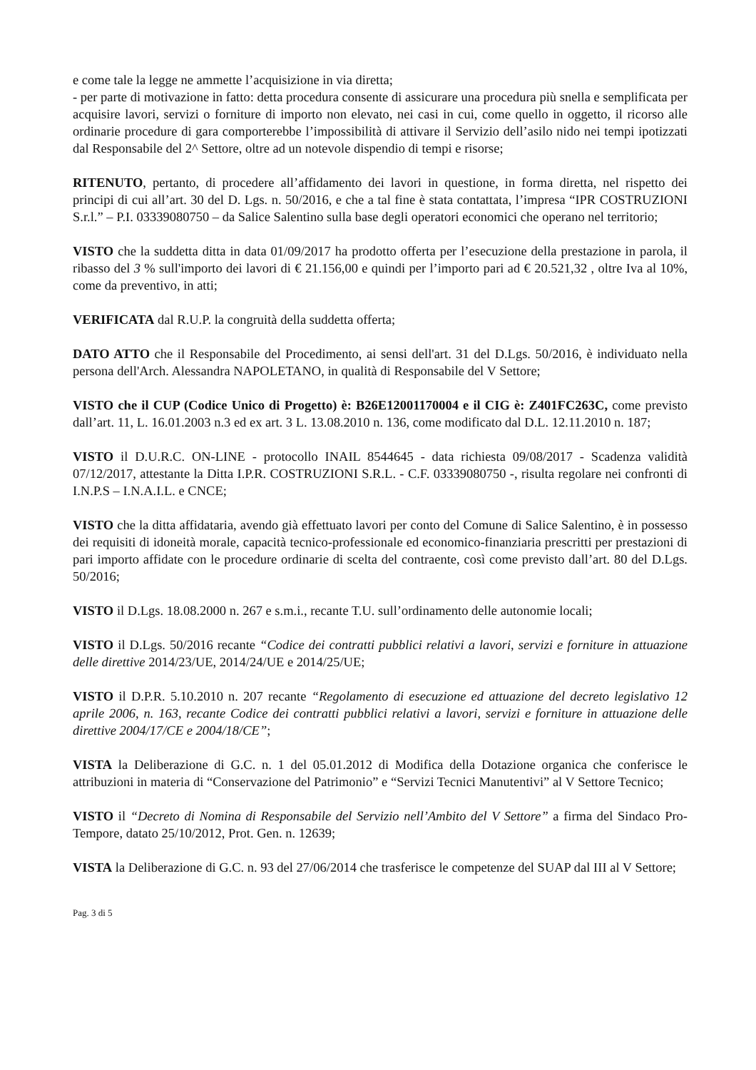e come tale la legge ne ammette l’acquisizione in via diretta;
- per parte di motivazione in fatto: detta procedura consente di assicurare una procedura più snella e semplificata per acquisire lavori, servizi o forniture di importo non elevato, nei casi in cui, come quello in oggetto, il ricorso alle ordinarie procedure di gara comporterebbe l’impossibilità di attivare il Servizio dell’asilo nido nei tempi ipotizzati dal Responsabile del 2^ Settore, oltre ad un notevole dispendio di tempi e risorse;
RITENUTO, pertanto, di procedere all’affidamento dei lavori in questione, in forma diretta, nel rispetto dei principi di cui all’art. 30 del D. Lgs. n. 50/2016, e che a tal fine è stata contattata, l’impresa “IPR COSTRUZIONI S.r.l.” – P.I. 03339080750 – da Salice Salentino sulla base degli operatori economici che operano nel territorio;
VISTO che la suddetta ditta in data 01/09/2017 ha prodotto offerta per l’esecuzione della prestazione in parola, il ribasso del 3 % sull'importo dei lavori di € 21.156,00 e quindi per l’importo pari ad € 20.521,32 , oltre Iva al 10%, come da preventivo, in atti;
VERIFICATA dal R.U.P. la congruità della suddetta offerta;
DATO ATTO che il Responsabile del Procedimento, ai sensi dell'art. 31 del D.Lgs. 50/2016, è individuato nella persona dell'Arch. Alessandra NAPOLETANO, in qualità di Responsabile del V Settore;
VISTO che il CUP (Codice Unico di Progetto) è: B26E12001170004 e il CIG è: Z401FC263C, come previsto dall’art. 11, L. 16.01.2003 n.3 ed ex art. 3 L. 13.08.2010 n. 136, come modificato dal D.L. 12.11.2010 n. 187;
VISTO il D.U.R.C. ON-LINE - protocollo INAIL 8544645 - data richiesta 09/08/2017 - Scadenza validità 07/12/2017, attestante la Ditta I.P.R. COSTRUZIONI S.R.L. - C.F. 03339080750 -, risulta regolare nei confronti di I.N.P.S – I.N.A.I.L. e CNCE;
VISTO che la ditta affidataria, avendo già effettuato lavori per conto del Comune di Salice Salentino, è in possesso dei requisiti di idoneità morale, capacità tecnico-professionale ed economico-finanziaria prescritti per prestazioni di pari importo affidate con le procedure ordinarie di scelta del contraente, così come previsto dall’art. 80 del D.Lgs. 50/2016;
VISTO il D.Lgs. 18.08.2000 n. 267 e s.m.i., recante T.U. sull’ordinamento delle autonomie locali;
VISTO il D.Lgs. 50/2016 recante “Codice dei contratti pubblici relativi a lavori, servizi e forniture in attuazione delle direttive 2014/23/UE, 2014/24/UE e 2014/25/UE;
VISTO il D.P.R. 5.10.2010 n. 207 recante “Regolamento di esecuzione ed attuazione del decreto legislativo 12 aprile 2006, n. 163, recante Codice dei contratti pubblici relativi a lavori, servizi e forniture in attuazione delle direttive 2004/17/CE e 2004/18/CE”;
VISTA la Deliberazione di G.C. n. 1 del 05.01.2012 di Modifica della Dotazione organica che conferisce le attribuzioni in materia di “Conservazione del Patrimonio” e “Servizi Tecnici Manutentivi” al V Settore Tecnico;
VISTO il “Decreto di Nomina di Responsabile del Servizio nell’Ambito del V Settore” a firma del Sindaco Pro-Tempore, datato 25/10/2012, Prot. Gen. n. 12639;
VISTA la Deliberazione di G.C. n. 93 del 27/06/2014 che trasferisce le competenze del SUAP dal III al V Settore;
Pag. 3 di 5